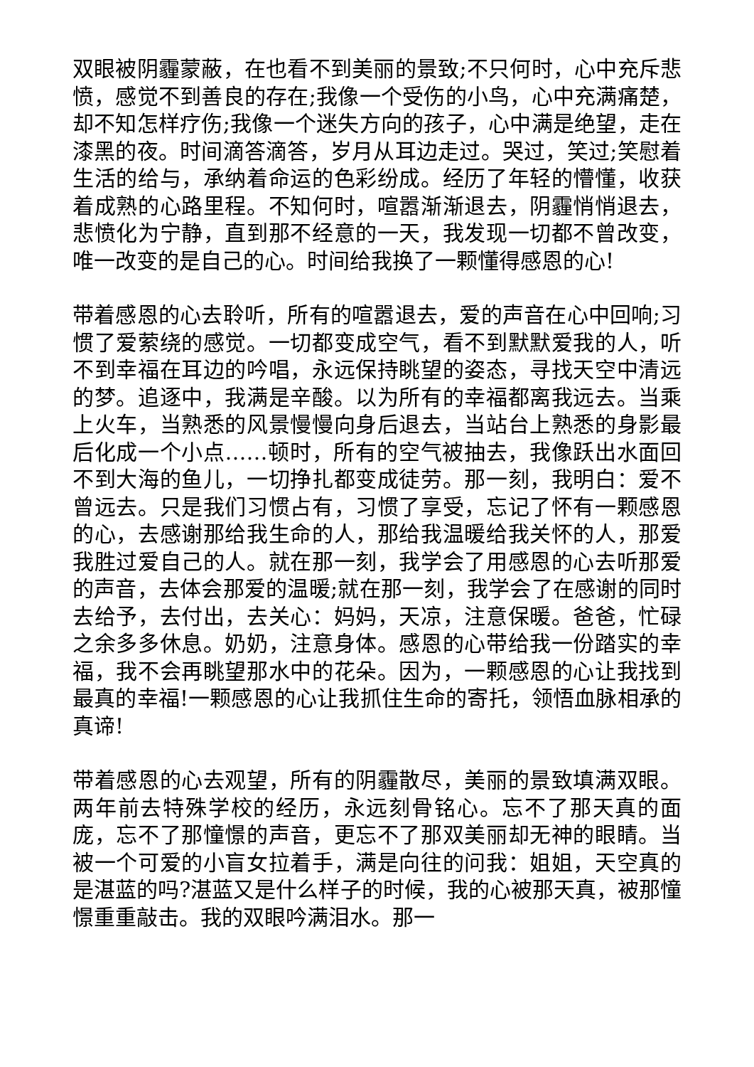双眼被阴霾蒙蔽，在也看不到美丽的景致;不只何时，心中充斥悲愤，感觉不到善良的存在;我像一个受伤的小鸟，心中充满痛楚，却不知怎样疗伤;我像一个迷失方向的孩子，心中满是绝望，走在漆黑的夜。时间滴答滴答，岁月从耳边走过。哭过，笑过;笑慰着生活的给与，承纳着命运的色彩纷成。经历了年轻的懵懂，收获着成熟的心路里程。不知何时，喧嚣渐渐退去，阴霾悄悄退去，悲愤化为宁静，直到那不经意的一天，我发现一切都不曾改变，唯一改变的是自己的心。时间给我换了一颗懂得感恩的心!
带着感恩的心去聆听，所有的喧嚣退去，爱的声音在心中回响;习惯了爱萦绕的感觉。一切都变成空气，看不到默默爱我的人，听不到幸福在耳边的吟唱，永远保持眺望的姿态，寻找天空中清远的梦。追逐中，我满是辛酸。以为所有的幸福都离我远去。当乘上火车，当熟悉的风景慢慢向身后退去，当站台上熟悉的身影最后化成一个小点……顿时，所有的空气被抽去，我像跃出水面回不到大海的鱼儿，一切挣扎都变成徒劳。那一刻，我明白：爱不曾远去。只是我们习惯占有，习惯了享受，忘记了怀有一颗感恩的心，去感谢那给我生命的人，那给我温暖给我关怀的人，那爱我胜过爱自己的人。就在那一刻，我学会了用感恩的心去听那爱的声音，去体会那爱的温暖;就在那一刻，我学会了在感谢的同时去给予，去付出，去关心：妈妈，天凉，注意保暖。爸爸，忙碌之余多多休息。奶奶，注意身体。感恩的心带给我一份踏实的幸福，我不会再眺望那水中的花朵。因为，一颗感恩的心让我找到最真的幸福!一颗感恩的心让我抓住生命的寄托，领悟血脉相承的真谛!
带着感恩的心去观望，所有的阴霾散尽，美丽的景致填满双眼。两年前去特殊学校的经历，永远刻骨铭心。忘不了那天真的面庞，忘不了那憧憬的声音，更忘不了那双美丽却无神的眼睛。当被一个可爱的小盲女拉着手，满是向往的问我：姐姐，天空真的是湛蓝的吗?湛蓝又是什么样子的时候，我的心被那天真，被那憧憬重重敲击。我的双眼吟满泪水。那一